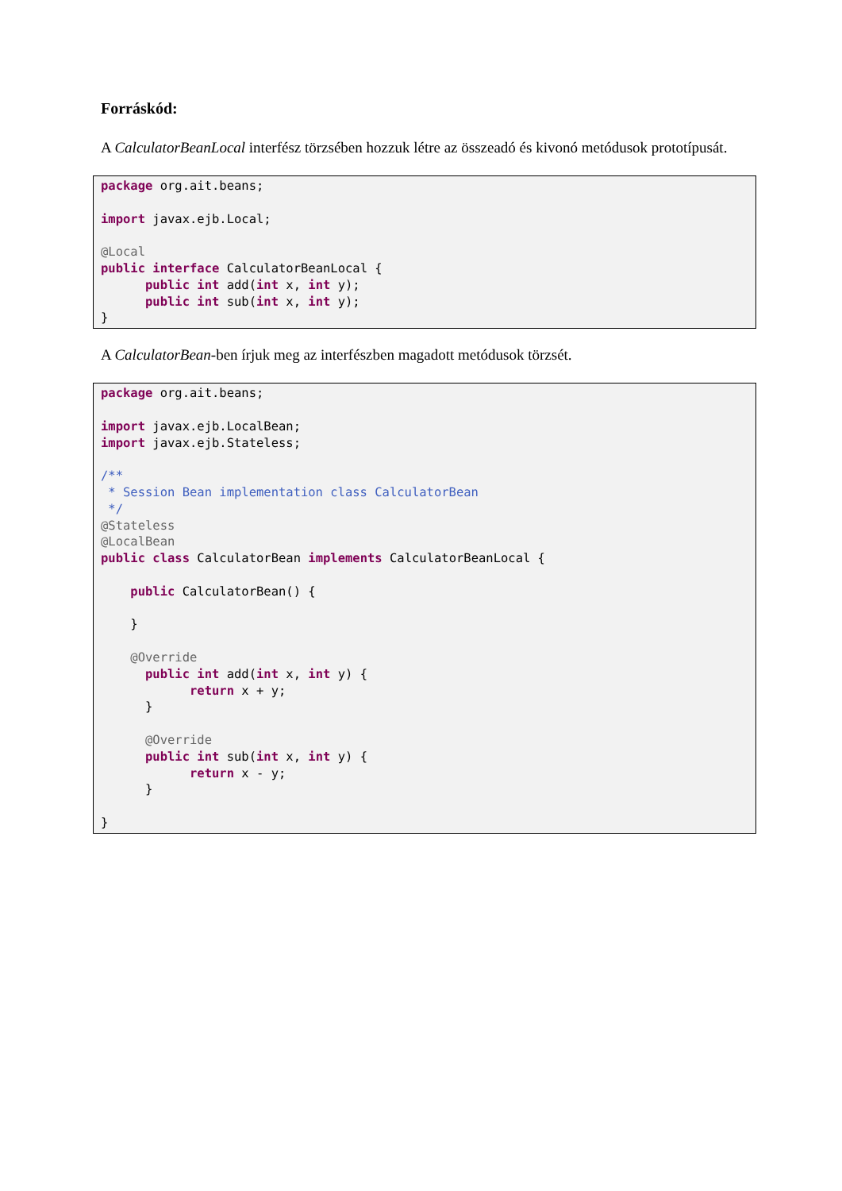Forráskód:
A CalculatorBeanLocal interfész törzsében hozzuk létre az összeadó és kivonó metódusok prototípusát.
package org.ait.beans;

import javax.ejb.Local;

@Local
public interface CalculatorBeanLocal {
      public int add(int x, int y);
      public int sub(int x, int y);
}
A CalculatorBean-ben írjuk meg az interfészben magadott metódusok törzsét.
package org.ait.beans;

import javax.ejb.LocalBean;
import javax.ejb.Stateless;

/**
 * Session Bean implementation class CalculatorBean
 */
@Stateless
@LocalBean
public class CalculatorBean implements CalculatorBeanLocal {

    public CalculatorBean() {

    }

    @Override
      public int add(int x, int y) {
            return x + y;
      }

      @Override
      public int sub(int x, int y) {
            return x - y;
      }

}